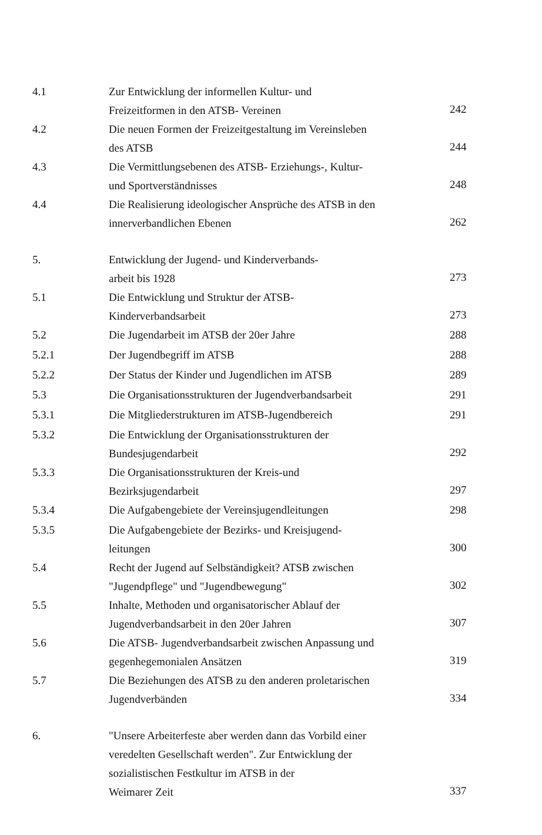4.1 Zur Entwicklung der informellen Kultur- und
Freizeitformen in den ATSB- Vereinen 242
4.2 Die neuen Formen der Freizeitgestaltung im Vereinsleben
des ATSB 244
4.3 Die Vermittlungsebenen des ATSB- Erziehungs-, Kultur-
und Sportverständnisses 248
4.4 Die Realisierung ideologischer Ansprüche des ATSB in den
innerverbandlichen Ebenen 262
5. Entwicklung der Jugend- und Kinderverbands-
arbeit bis 1928 273
5.1 Die Entwicklung und Struktur der ATSB-
Kinderverbandsarbeit 273
5.2 Die Jugendarbeit im ATSB der 20er Jahre 288
5.2.1 Der Jugendbegriff im ATSB 288
5.2.2 Der Status der Kinder und Jugendlichen im ATSB 289
5.3 Die Organisationsstrukturen der Jugendverbandsarbeit 291
5.3.1 Die Mitgliederstrukturen im ATSB-Jugendbereich 291
5.3.2 Die Entwicklung der Organisationsstrukturen der
Bundesjugendarbeit 292
5.3.3 Die Organisationsstrukturen der Kreis-und
Bezirksjugendarbeit 297
5.3.4 Die Aufgabengebiete der Vereinsjugendleitungen 298
5.3.5 Die Aufgabengebiete der Bezirks- und Kreisjugend-
leitungen 300
5.4 Recht der Jugend auf Selbständigkeit? ATSB zwischen
"Jugendpflege" und "Jugendbewegung" 302
5.5 Inhalte, Methoden und organisatorischer Ablauf der
Jugendverbandsarbeit in den 20er Jahren 307
5.6 Die ATSB- Jugendverbandsarbeit zwischen Anpassung und
gegenhegemonialen Ansätzen 319
5.7 Die Beziehungen des ATSB zu den anderen proletarischen
Jugendverbänden 334
6. "Unsere Arbeiterfeste aber werden dann das Vorbild einer
veredelten Gesellschaft werden". Zur Entwicklung der
sozialistischen Festkultur im ATSB in der
Weimarer Zeit 337